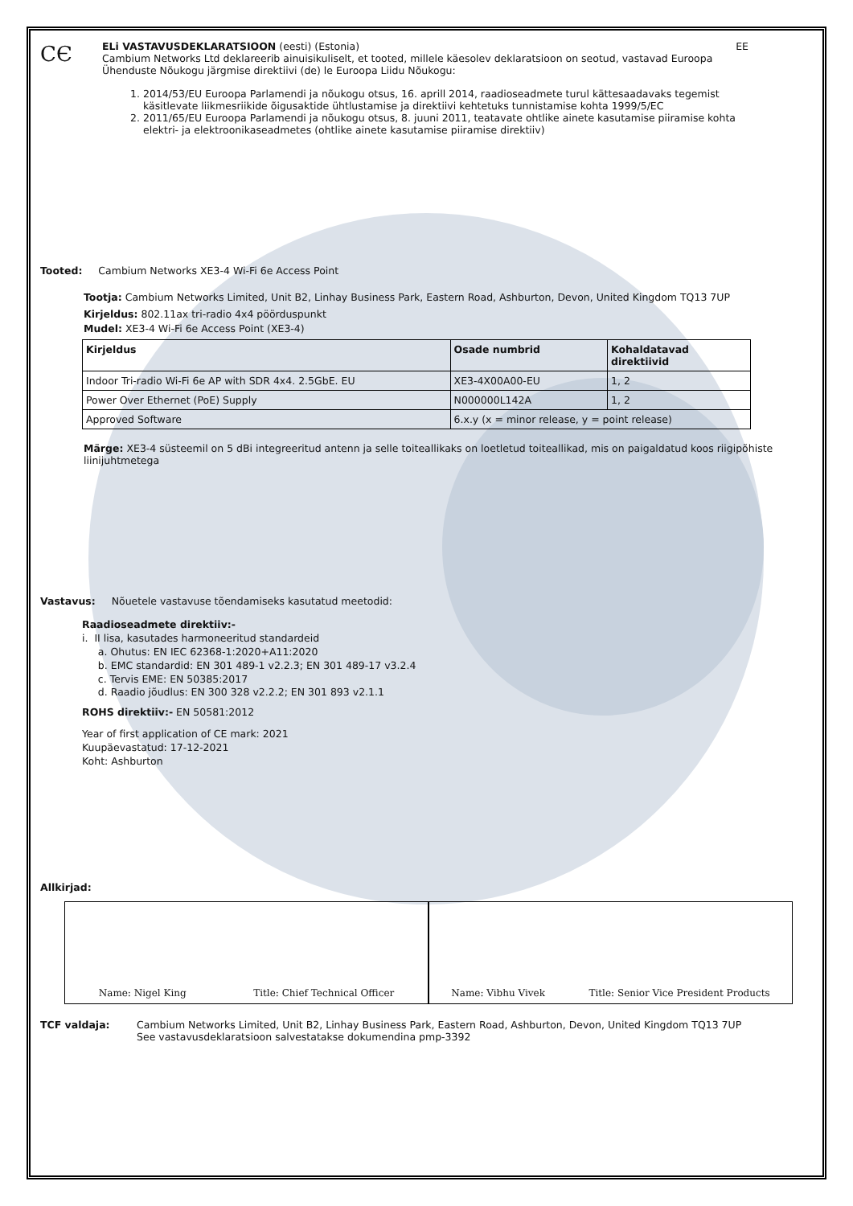CЄ
ELi VASTAVUSDEKLARATSIOON (eesti) (Estonia) EE
Cambium Networks Ltd deklareerib ainuisikuliselt, et tooted, millele käesolev deklaratsioon on seotud, vastavad Euroopa Ühenduste Nõukogu järgmise direktiivi (de) le Euroopa Liidu Nõukogu:
1. 2014/53/EU Euroopa Parlamendi ja nõukogu otsus, 16. aprill 2014, raadioseadmete turul kättesaadavaks tegemist käsitlevate liikmesriikide õigusaktide ühtlustamise ja direktiivi kehtetuks tunnistamise kohta 1999/5/EC
2. 2011/65/EU Euroopa Parlamendi ja nõukogu otsus, 8. juuni 2011, teatavate ohtlike ainete kasutamise piiramise kohta elektri- ja elektroonikaseadmetes (ohtlike ainete kasutamise piiramise direktiiv)
Tooted: Cambium Networks XE3-4 Wi-Fi 6e Access Point
Tootja: Cambium Networks Limited, Unit B2, Linhay Business Park, Eastern Road, Ashburton, Devon, United Kingdom TQ13 7UP
Kirjeldus: 802.11ax tri-radio 4x4 pöörduspunkt
Mudel: XE3-4 Wi-Fi 6e Access Point (XE3-4)
| Kirjeldus | Osade numbrid | Kohaldatavad direktiivid |
| --- | --- | --- |
| Indoor Tri-radio Wi-Fi 6e AP with SDR 4x4. 2.5GbE. EU | XE3-4X00A00-EU | 1, 2 |
| Power Over Ethernet (PoE) Supply | N000000L142A | 1, 2 |
| Approved Software | 6.x.y (x = minor release, y = point release) | |
Märge: XE3-4 süsteemil on 5 dBi integreeritud antenn ja selle toiteallikaks on loetletud toiteallikad, mis on paigaldatud koos riigipõhiste liinijuhtmetega
Vastavus: Nõuetele vastavuse tõendamiseks kasutatud meetodid:
Raadioseadmete direktiiv:-
i. II lisa, kasutades harmoneeritud standardeid
a. Ohutus: EN IEC 62368-1:2020+A11:2020
b. EMC standardid: EN 301 489-1 v2.2.3; EN 301 489-17 v3.2.4
c. Tervis EME: EN 50385:2017
d. Raadio jõudlus: EN 300 328 v2.2.2; EN 301 893 v2.1.1
ROHS direktiiv:- EN 50581:2012
Year of first application of CE mark: 2021
Kuupäevastatud: 17-12-2021
Koht: Ashburton
Allkirjad:
Name: Nigel King Title: Chief Technical Officer
Name: Vibhu Vivek Title: Senior Vice President Products
TCF valdaja: Cambium Networks Limited, Unit B2, Linhay Business Park, Eastern Road, Ashburton, Devon, United Kingdom TQ13 7UP
See vastavusdeklaratsioon salvestatakse dokumendina pmp-3392